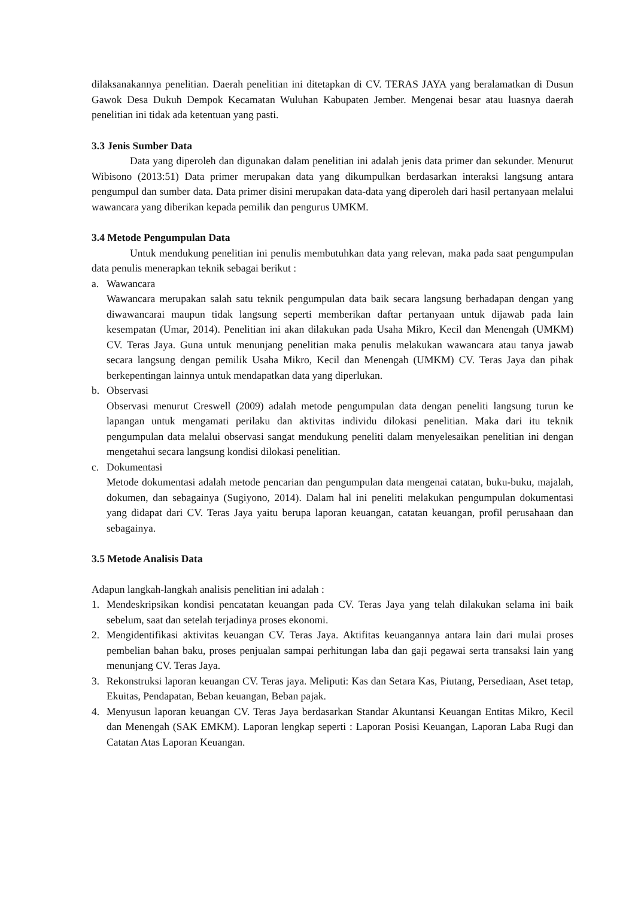dilaksanakannya penelitian. Daerah penelitian ini ditetapkan di CV. TERAS JAYA yang beralamatkan di Dusun Gawok Desa Dukuh Dempok Kecamatan Wuluhan Kabupaten Jember. Mengenai besar atau luasnya daerah penelitian ini tidak ada ketentuan yang pasti.
3.3 Jenis Sumber Data
Data yang diperoleh dan digunakan dalam penelitian ini adalah jenis data primer dan sekunder. Menurut Wibisono (2013:51) Data primer merupakan data yang dikumpulkan berdasarkan interaksi langsung antara pengumpul dan sumber data. Data primer disini merupakan data-data yang diperoleh dari hasil pertanyaan melalui wawancara yang diberikan kepada pemilik dan pengurus UMKM.
3.4 Metode Pengumpulan Data
Untuk mendukung penelitian ini penulis membutuhkan data yang relevan, maka pada saat pengumpulan data penulis menerapkan teknik sebagai berikut :
a. Wawancara
Wawancara merupakan salah satu teknik pengumpulan data baik secara langsung berhadapan dengan yang diwawancarai maupun tidak langsung seperti memberikan daftar pertanyaan untuk dijawab pada lain kesempatan (Umar, 2014). Penelitian ini akan dilakukan pada Usaha Mikro, Kecil dan Menengah (UMKM) CV. Teras Jaya. Guna untuk menunjang penelitian maka penulis melakukan wawancara atau tanya jawab secara langsung dengan pemilik Usaha Mikro, Kecil dan Menengah (UMKM) CV. Teras Jaya dan pihak berkepentingan lainnya untuk mendapatkan data yang diperlukan.
b. Observasi
Observasi menurut Creswell (2009) adalah metode pengumpulan data dengan peneliti langsung turun ke lapangan untuk mengamati perilaku dan aktivitas individu dilokasi penelitian. Maka dari itu teknik pengumpulan data melalui observasi sangat mendukung peneliti dalam menyelesaikan penelitian ini dengan mengetahui secara langsung kondisi dilokasi penelitian.
c. Dokumentasi
Metode dokumentasi adalah metode pencarian dan pengumpulan data mengenai catatan, buku-buku, majalah, dokumen, dan sebagainya (Sugiyono, 2014). Dalam hal ini peneliti melakukan pengumpulan dokumentasi yang didapat dari CV. Teras Jaya yaitu berupa laporan keuangan, catatan keuangan, profil perusahaan dan sebagainya.
3.5 Metode Analisis Data
Adapun langkah-langkah analisis penelitian ini adalah :
1. Mendeskripsikan kondisi pencatatan keuangan pada CV. Teras Jaya yang telah dilakukan selama ini baik sebelum, saat dan setelah terjadinya proses ekonomi.
2. Mengidentifikasi aktivitas keuangan CV. Teras Jaya. Aktifitas keuangannya antara lain dari mulai proses pembelian bahan baku, proses penjualan sampai perhitungan laba dan gaji pegawai serta transaksi lain yang menunjang CV. Teras Jaya.
3. Rekonstruksi laporan keuangan CV. Teras jaya. Meliputi: Kas dan Setara Kas, Piutang, Persediaan, Aset tetap, Ekuitas, Pendapatan, Beban keuangan, Beban pajak.
4. Menyusun laporan keuangan CV. Teras Jaya berdasarkan Standar Akuntansi Keuangan Entitas Mikro, Kecil dan Menengah (SAK EMKM). Laporan lengkap seperti : Laporan Posisi Keuangan, Laporan Laba Rugi dan Catatan Atas Laporan Keuangan.